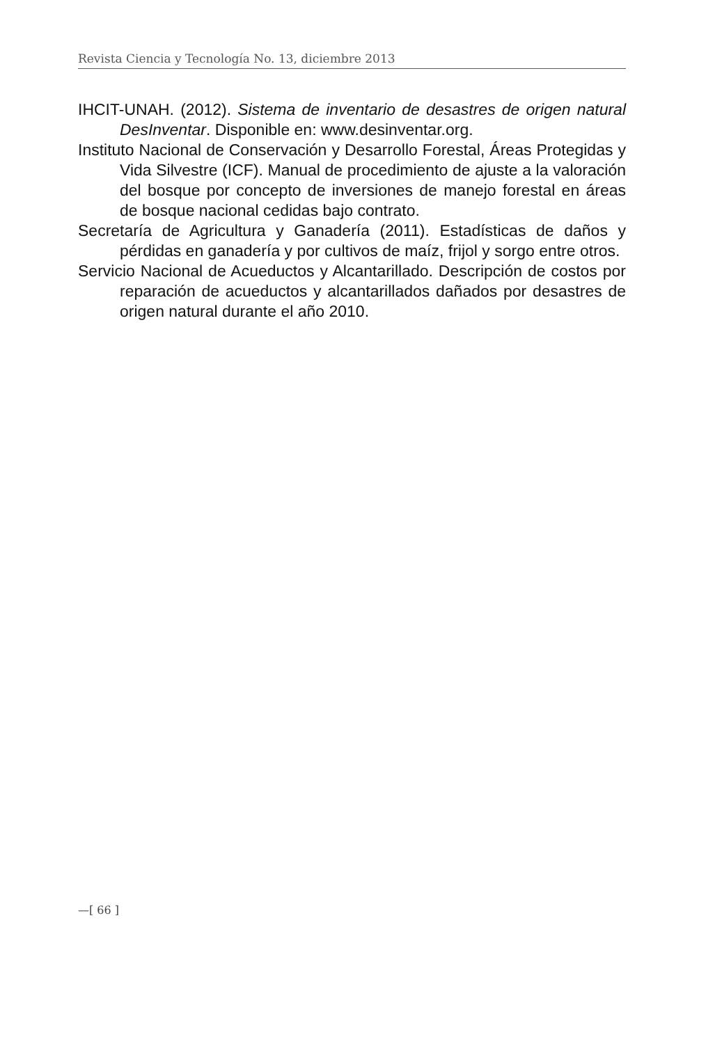Revista Ciencia y Tecnología No. 13, diciembre 2013
IHCIT-UNAH. (2012). Sistema de inventario de desastres de origen natural DesInventar. Disponible en: www.desinventar.org.
Instituto Nacional de Conservación y Desarrollo Forestal, Áreas Protegidas y Vida Silvestre (ICF). Manual de procedimiento de ajuste a la valoración del bosque por concepto de inversiones de manejo forestal en áreas de bosque nacional cedidas bajo contrato.
Secretaría de Agricultura y Ganadería (2011). Estadísticas de daños y pérdidas en ganadería y por cultivos de maíz, frijol y sorgo entre otros.
Servicio Nacional de Acueductos y Alcantarillado. Descripción de costos por reparación de acueductos y alcantarillados dañados por desastres de origen natural durante el año 2010.
—[ 66 ]